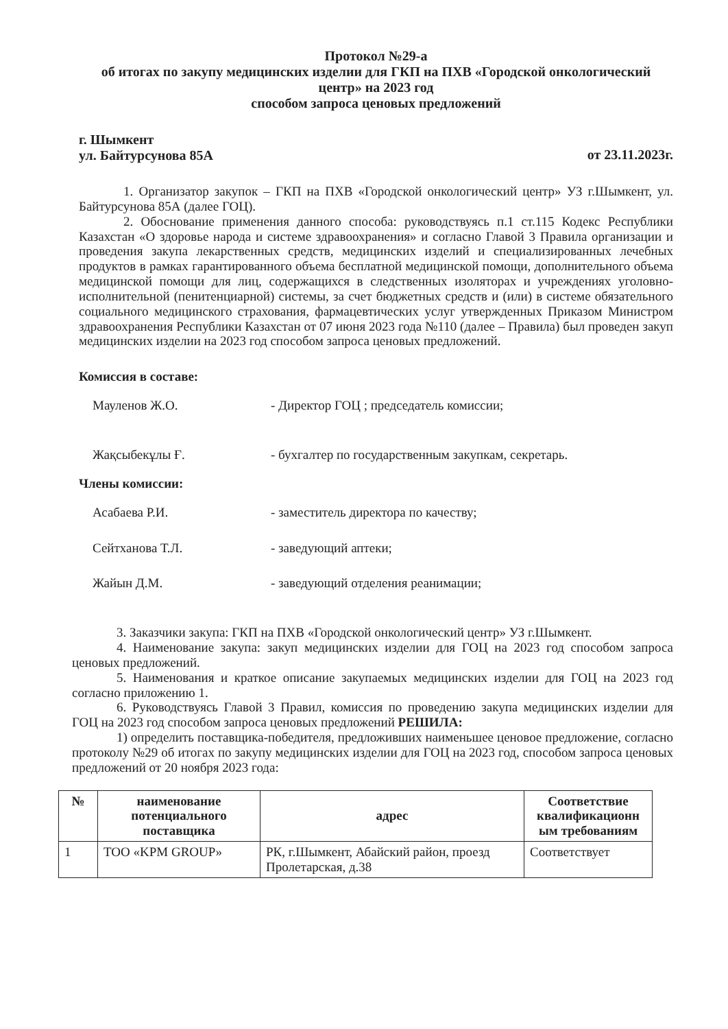Протокол №29-а
об итогах по закупу медицинских изделии для ГКП на ПХВ «Городской онкологический центр» на 2023 год
способом запроса ценовых предложений
г. Шымкент
ул. Байтурсунова 85А
от 23.11.2023г.
1. Организатор закупок – ГКП на ПХВ «Городской онкологический центр» УЗ г.Шымкент, ул. Байтурсунова 85А (далее ГОЦ).
2. Обоснование применения данного способа: руководствуясь п.1 ст.115 Кодекс Республики Казахстан «О здоровье народа и системе здравоохранения» и согласно Главой 3 Правила организации и проведения закупа лекарственных средств, медицинских изделий и специализированных лечебных продуктов в рамках гарантированного объема бесплатной медицинской помощи, дополнительного объема медицинской помощи для лиц, содержащихся в следственных изоляторах и учреждениях уголовно-исполнительной (пенитенциарной) системы, за счет бюджетных средств и (или) в системе обязательного социального медицинского страхования, фармацевтических услуг утвержденных Приказом Министром здравоохранения Республики Казахстан от 07 июня 2023 года №110 (далее – Правила) был проведен закуп медицинских изделии на 2023 год способом запроса ценовых предложений.
Комиссия в составе:
Мауленов Ж.О. - Директор ГОЦ ; председатель комиссии;
Жақсыбекұлы Ғ. - бухгалтер по государственным закупкам, секретарь.
Члены комиссии:
Асабаева Р.И. - заместитель директора по качеству;
Сейтханова Т.Л. - заведующий аптеки;
Жайын Д.М. - заведующий отделения реанимации;
3. Заказчики закупа: ГКП на ПХВ «Городской онкологический центр» УЗ г.Шымкент.
4. Наименование закупа: закуп медицинских изделии для ГОЦ на 2023 год способом запроса ценовых предложений.
5. Наименования и краткое описание закупаемых медицинских изделии для ГОЦ на 2023 год согласно приложению 1.
6. Руководствуясь Главой 3 Правил, комиссия по проведению закупа медицинских изделии для ГОЦ на 2023 год способом запроса ценовых предложений РЕШИЛА:
1) определить поставщика-победителя, предложивших наименьшее ценовое предложение, согласно протоколу №29 об итогах по закупу медицинских изделии для ГОЦ на 2023 год, способом запроса ценовых предложений от 20 ноября 2023 года:
| № | наименование потенциального поставщика | адрес | Соответствие квалификационн ым требованиям |
| --- | --- | --- | --- |
| 1 | ТОО «KPM GROUP» | РК, г.Шымкент, Абайский район, проезд Пролетарская, д.38 | Соответствует |